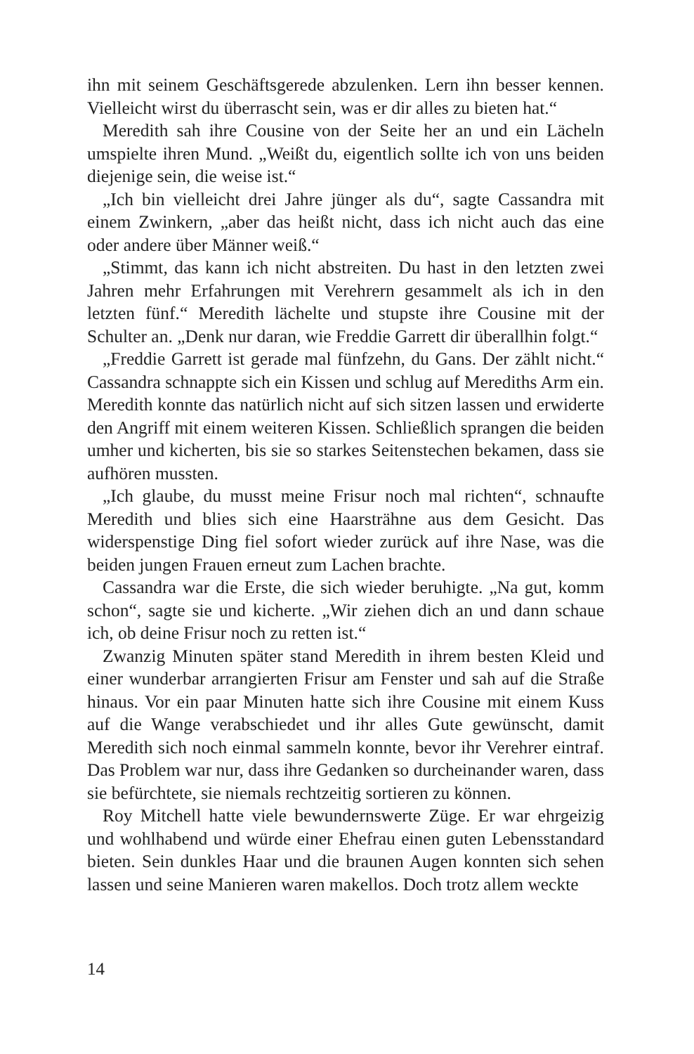ihn mit seinem Geschäftsgerede abzulenken. Lern ihn besser kennen. Vielleicht wirst du überrascht sein, was er dir alles zu bieten hat.“
Meredith sah ihre Cousine von der Seite her an und ein Lächeln umspielte ihren Mund. „Weißt du, eigentlich sollte ich von uns beiden diejenige sein, die weise ist.“
„Ich bin vielleicht drei Jahre jünger als du“, sagte Cassandra mit einem Zwinkern, „aber das heißt nicht, dass ich nicht auch das eine oder andere über Männer weiß.“
„Stimmt, das kann ich nicht abstreiten. Du hast in den letzten zwei Jahren mehr Erfahrungen mit Verehrern gesammelt als ich in den letzten fünf.“ Meredith lächelte und stupste ihre Cousine mit der Schulter an. „Denk nur daran, wie Freddie Garrett dir überallhin folgt.“
„Freddie Garrett ist gerade mal fünfzehn, du Gans. Der zählt nicht.“ Cassandra schnappte sich ein Kissen und schlug auf Merediths Arm ein. Meredith konnte das natürlich nicht auf sich sitzen lassen und erwiderte den Angriff mit einem weiteren Kissen. Schließlich sprangen die beiden umher und kicherten, bis sie so starkes Seitenstechen bekamen, dass sie aufhören mussten.
„Ich glaube, du musst meine Frisur noch mal richten“, schnaufte Meredith und blies sich eine Haarsträhne aus dem Gesicht. Das widerspenstige Ding fiel sofort wieder zurück auf ihre Nase, was die beiden jungen Frauen erneut zum Lachen brachte.
Cassandra war die Erste, die sich wieder beruhigte. „Na gut, komm schon“, sagte sie und kicherte. „Wir ziehen dich an und dann schaue ich, ob deine Frisur noch zu retten ist.“
Zwanzig Minuten später stand Meredith in ihrem besten Kleid und einer wunderbar arrangierten Frisur am Fenster und sah auf die Straße hinaus. Vor ein paar Minuten hatte sich ihre Cousine mit einem Kuss auf die Wange verabschiedet und ihr alles Gute gewünscht, damit Meredith sich noch einmal sammeln konnte, bevor ihr Verehrer eintraf. Das Problem war nur, dass ihre Gedanken so durcheinander waren, dass sie befürchtete, sie niemals rechtzeitig sortieren zu können.
Roy Mitchell hatte viele bewundernswerte Züge. Er war ehrgeizig und wohlhabend und würde einer Ehefrau einen guten Lebensstandard bieten. Sein dunkles Haar und die braunen Augen konnten sich sehen lassen und seine Manieren waren makellos. Doch trotz allem weckte
14